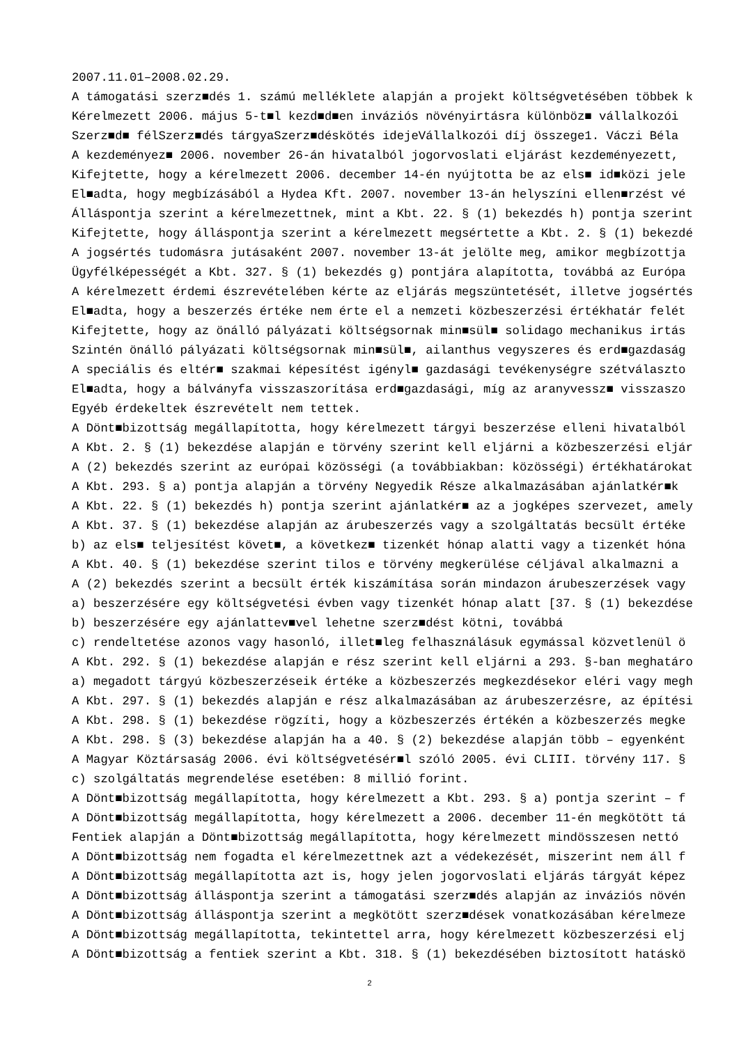2007.11.01–2008.02.29.
A támogatási szerz■dés 1. számú melléklete alapján a projekt költségvetésében többek k
Kérelmezett 2006. május 5-t■l kezd■d■en inváziós növényirtásra különböz■ vállalkozói
Szerz■d■ félSzerz■dés tárgyaSzerz■déskötés idejeVállalkozói díj összege1. Váczi Béla
A kezdeményez■ 2006. november 26-án hivatalból jogorvoslati eljárást kezdeményezett,
Kifejtette, hogy a kérelmezett 2006. december 14-én nyújtotta be az els■ id■közi jele
El■adta, hogy megbízásából a Hydea Kft. 2007. november 13-án helyszíni ellen■rzést vé
Álláspontja szerint a kérelmezettnek, mint a Kbt. 22. § (1) bekezdés h) pontja szerint
Kifejtette, hogy álláspontja szerint a kérelmezett megsértette a Kbt. 2. § (1) bekezdé
A jogsértés tudomásra jutásaként 2007. november 13-át jelölte meg, amikor megbízottja
Ügyfélképességét a Kbt. 327. § (1) bekezdés g) pontjára alapította, továbbá az Európa
A kérelmezett érdemi észrevételében kérte az eljárás megszüntetését, illetve jogsértés
El■adta, hogy a beszerzés értéke nem érte el a nemzeti közbeszerzési értékhatár felét
Kifejtette, hogy az önálló pályázati költségsornak min■sül■ solidago mechanikus irtás
Szintén önálló pályázati költségsornak min■sül■, ailanthus vegyszeres és erd■gazdaság
A speciális és eltér■ szakmai képesítést igényl■ gazdasági tevékenységre szétválaszto
El■adta, hogy a bálványfa visszaszorítása erd■gazdasági, míg az aranyvessz■ visszaszo
Egyéb érdekeltek észrevételt nem tettek.
A Dönt■bizottság megállapította, hogy kérelmezett tárgyi beszerzése elleni hivatalból
A Kbt. 2. § (1) bekezdése alapján e törvény szerint kell eljárni a közbeszerzési eljár
A (2) bekezdés szerint az európai közösségi (a továbbiakban: közösségi) értékhatárokat
A Kbt. 293. § a) pontja alapján a törvény Negyedik Része alkalmazásában ajánlatkér■k
A Kbt. 22. § (1) bekezdés h) pontja szerint ajánlatkér■ az a jogképes szervezet, amely
A Kbt. 37. § (1) bekezdése alapján az árubeszerzés vagy a szolgáltatás becsült értéke
b) az els■ teljesítést követ■, a következ■ tizenkét hónap alatti vagy a tizenkét hóna
A Kbt. 40. § (1) bekezdése szerint tilos e törvény megkerülése céljával alkalmazni a
A (2) bekezdés szerint a becsült érték kiszámítása során mindazon árubeszerzések vagy
a) beszerzésére egy költségvetési évben vagy tizenkét hónap alatt [37. § (1) bekezdése
b) beszerzésére egy ajánlattev■vel lehetne szerz■dést kötni, továbbá
c) rendeltetése azonos vagy hasonló, illet■leg felhasználásuk egymással közvetlenül ö
A Kbt. 292. § (1) bekezdése alapján e rész szerint kell eljárni a 293. §-ban meghatáro
a) megadott tárgyú közbeszerzéseik értéke a közbeszerzés megkezdésekor eléri vagy megh
A Kbt. 297. § (1) bekezdés alapján e rész alkalmazásában az árubeszerzésre, az építési
A Kbt. 298. § (1) bekezdése rögzíti, hogy a közbeszerzés értékén a közbeszerzés megke
A Kbt. 298. § (3) bekezdése alapján ha a 40. § (2) bekezdése alapján több – egyenként
A Magyar Köztársaság 2006. évi költségvetésér■l szóló 2005. évi CLIII. törvény 117. §
c) szolgáltatás megrendelése esetében: 8 millió forint.
A Dönt■bizottság megállapította, hogy kérelmezett a Kbt. 293. § a) pontja szerint – f
A Dönt■bizottság megállapította, hogy kérelmezett a 2006. december 11-én megkötött tá
Fentiek alapján a Dönt■bizottság megállapította, hogy kérelmezett mindösszesen nettó
A Dönt■bizottság nem fogadta el kérelmezettnek azt a védekezését, miszerint nem áll f
A Dönt■bizottság megállapította azt is, hogy jelen jogorvoslati eljárás tárgyát képez
A Dönt■bizottság álláspontja szerint a támogatási szerz■dés alapján az inváziós növén
A Dönt■bizottság álláspontja szerint a megkötött szerz■dések vonatkozásában kérelmeze
A Dönt■bizottság megállapította, tekintettel arra, hogy kérelmezett közbeszerzési elj
A Dönt■bizottság a fentiek szerint a Kbt. 318. § (1) bekezdésében biztosított hatáskö
2